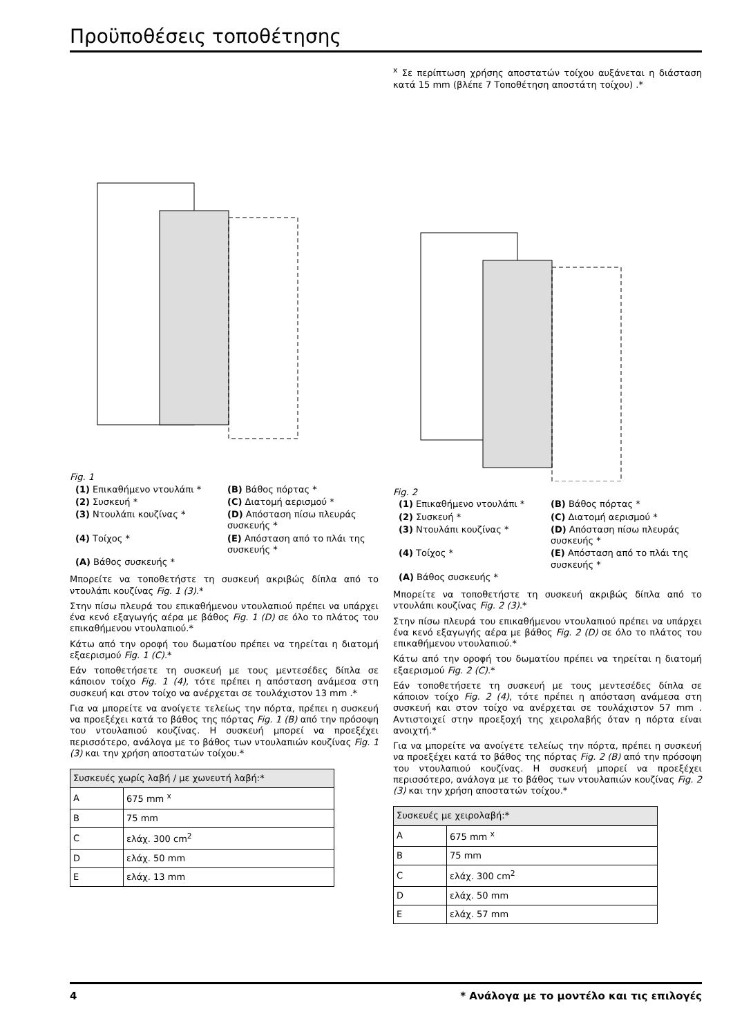Προϋποθέσεις τοποθέτησης
Fig. 1
(1) Επικαθήμενο ντουλάπι *
(B) Βάθος πόρτας *
(2) Συσκευή *
(C) Διατομή αερισμού *
(3) Ντουλάπι κουζίνας *
(D) Απόσταση πίσω πλευράς συσκευής *
(4) Τοίχος *
(E) Απόσταση από το πλάι της συσκευής *
(A) Βάθος συσκευής *
Μπορείτε να τοποθετήστε τη συσκευή ακριβώς δίπλα από το ντουλάπι κουζίνας Fig. 1 (3).*
Στην πίσω πλευρά του επικαθήμενου ντουλαπιού πρέπει να υπάρχει ένα κενό εξαγωγής αέρα με βάθος Fig. 1 (D) σε όλο το πλάτος του επικαθήμενου ντουλαπιού.*
Κάτω από την οροφή του δωματίου πρέπει να τηρείται η διατομή εξαερισμού Fig. 1 (C).*
Εάν τοποθετήσετε τη συσκευή με τους μεντεσέδες δίπλα σε κάποιον τοίχο Fig. 1 (4), τότε πρέπει η απόσταση ανάμεσα στη συσκευή και στον τοίχο να ανέρχεται σε τουλάχιστον 13 mm .*
Για να μπορείτε να ανοίγετε τελείως την πόρτα, πρέπει η συσκευή να προεξέχει κατά το βάθος της πόρτας Fig. 1 (B) από την πρόσοψη του ντουλαπιού κουζίνας. Η συσκευή μπορεί να προεξέχει περισσότερο, ανάλογα με το βάθος των ντουλαπιών κουζίνας Fig. 1 (3) και την χρήση αποστατών τοίχου.*
| Συσκευές χωρίς λαβή / με χωνευτή λαβή:* | |
| A | 675 mm <sup>x</sup> |
| B | 75 mm |
| C | ελάχ. 300 cm<sup>2</sup> |
| D | ελάχ. 50 mm |
| E | ελάχ. 13 mm |
<sup>x</sup> Σε περίπτωση χρήσης αποστατών τοίχου αυξάνεται η διάσταση κατά 15 mm (βλέπε 7 Τοποθέτηση αποστάτη τοίχου) .*
Fig. 2
(1) Επικαθήμενο ντουλάπι *
(B) Βάθος πόρτας *
(2) Συσκευή *
(C) Διατομή αερισμού *
(3) Ντουλάπι κουζίνας *
(D) Απόσταση πίσω πλευράς συσκευής *
(4) Τοίχος *
(E) Απόσταση από το πλάι της συσκευής *
(A) Βάθος συσκευής *
Μπορείτε να τοποθετήστε τη συσκευή ακριβώς δίπλα από το ντουλάπι κουζίνας Fig. 2 (3).*
Στην πίσω πλευρά του επικαθήμενου ντουλαπιού πρέπει να υπάρχει ένα κενό εξαγωγής αέρα με βάθος Fig. 2 (D) σε όλο το πλάτος του επικαθήμενου ντουλαπιού.*
Κάτω από την οροφή του δωματίου πρέπει να τηρείται η διατομή εξαερισμού Fig. 2 (C).*
Εάν τοποθετήσετε τη συσκευή με τους μεντεσέδες δίπλα σε κάποιον τοίχο Fig. 2 (4), τότε πρέπει η απόσταση ανάμεσα στη συσκευή και στον τοίχο να ανέρχεται σε τουλάχιστον 57 mm . Αντιστοιχεί στην προεξοχή της χειρολαβής όταν η πόρτα είναι ανοιχτή.*
Για να μπορείτε να ανοίγετε τελείως την πόρτα, πρέπει η συσκευή να προεξέχει κατά το βάθος της πόρτας Fig. 2 (B) από την πρόσοψη του ντουλαπιού κουζίνας. Η συσκευή μπορεί να προεξέχει περισσότερο, ανάλογα με το βάθος των ντουλαπιών κουζίνας Fig. 2 (3) και την χρήση αποστατών τοίχου.*
| Συσκευές με χειρολαβή:* | |
| A | 675 mm <sup>x</sup> |
| B | 75 mm |
| C | ελάχ. 300 cm<sup>2</sup> |
| D | ελάχ. 50 mm |
| E | ελάχ. 57 mm |
4 * Ανάλογα με το μοντέλο και τις επιλογές